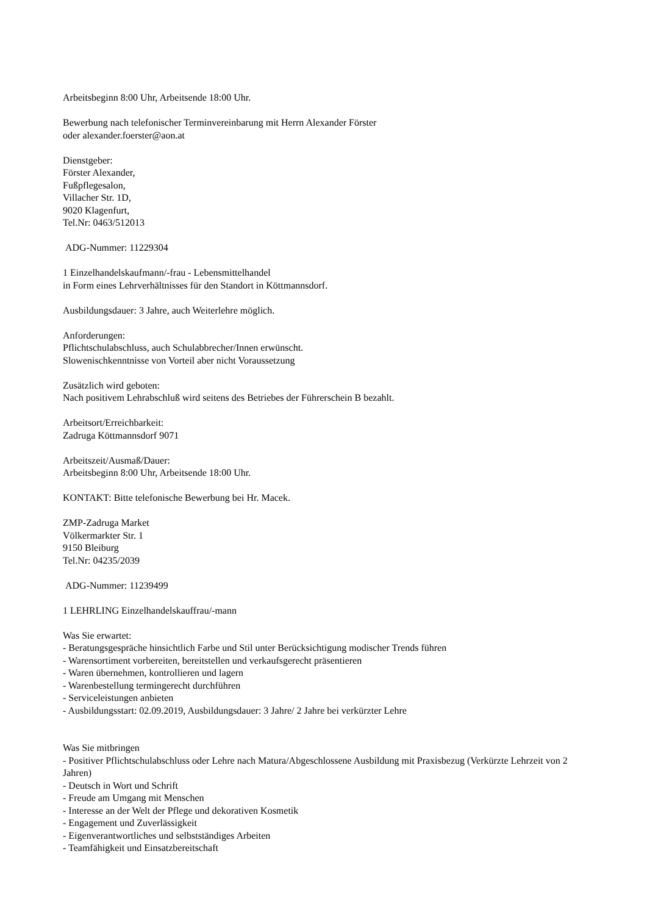Arbeitsbeginn 8:00 Uhr, Arbeitsende 18:00 Uhr.
Bewerbung nach telefonischer Terminvereinbarung mit Herrn Alexander Förster
oder alexander.foerster@aon.at
Dienstgeber:
Förster Alexander,
Fußpflegesalon,
Villacher Str. 1D,
9020 Klagenfurt,
Tel.Nr: 0463/512013
ADG-Nummer: 11229304
1 Einzelhandelskaufmann/-frau - Lebensmittelhandel
in Form eines Lehrverhältnisses für den Standort in Köttmannsdorf.
Ausbildungsdauer: 3 Jahre, auch Weiterlehre möglich.
Anforderungen:
Pflichtschulabschluss, auch Schulabbrecher/Innen erwünscht.
Slowenischkenntnisse von Vorteil aber nicht Voraussetzung
Zusätzlich wird geboten:
Nach positivem Lehrabschluß wird seitens des Betriebes der Führerschein B bezahlt.
Arbeitsort/Erreichbarkeit:
Zadruga Köttmannsdorf 9071
Arbeitszeit/Ausmaß/Dauer:
Arbeitsbeginn 8:00 Uhr, Arbeitsende 18:00 Uhr.
KONTAKT: Bitte telefonische Bewerbung bei Hr. Macek.
ZMP-Zadruga Market
Völkermarkter Str. 1
9150 Bleiburg
Tel.Nr: 04235/2039
ADG-Nummer: 11239499
1 LEHRLING Einzelhandelskauffrau/-mann
Was Sie erwartet:
- Beratungsgespräche hinsichtlich Farbe und Stil unter Berücksichtigung modischer Trends führen
- Warensortiment vorbereiten, bereitstellen und verkaufsgerecht präsentieren
- Waren übernehmen, kontrollieren und lagern
- Warenbestellung termingerecht durchführen
- Serviceleistungen anbieten
- Ausbildungsstart: 02.09.2019, Ausbildungsdauer: 3 Jahre/ 2 Jahre bei verkürzter Lehre
Was Sie mitbringen
- Positiver Pflichtschulabschluss oder Lehre nach Matura/Abgeschlossene Ausbildung mit Praxisbezug (Verkürzte Lehrzeit von 2 Jahren)
- Deutsch in Wort und Schrift
- Freude am Umgang mit Menschen
- Interesse an der Welt der Pflege und dekorativen Kosmetik
- Engagement und Zuverlässigkeit
- Eigenverantwortliches und selbstständiges Arbeiten
- Teamfähigkeit und Einsatzbereitschaft